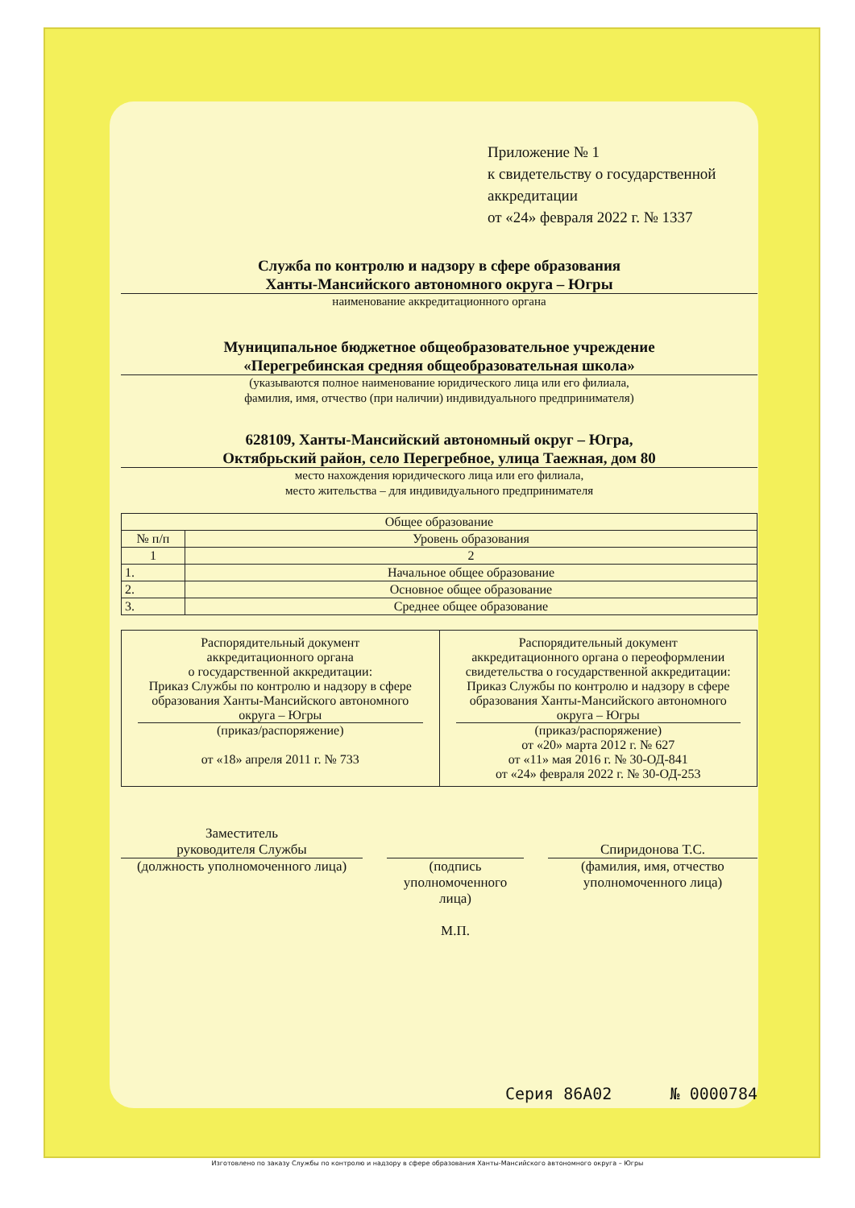Приложение № 1
к свидетельству о государственной аккредитации
от «24» февраля 2022 г. № 1337
Служба по контролю и надзору в сфере образования
Ханты-Мансийского автономного округа – Югры
наименование аккредитационного органа
Муниципальное бюджетное общеобразовательное учреждение
«Перегребинская средняя общеобразовательная школа»
(указываются полное наименование юридического лица или его филиала,
фамилия, имя, отчество (при наличии) индивидуального предпринимателя)
628109, Ханты-Мансийский автономный округ – Югра,
Октябрьский район, село Перегребное, улица Таежная, дом 80
место нахождения юридического лица или его филиала,
место жительства – для индивидуального предпринимателя
| Общее образование | |
| --- | --- |
| № п/п | Уровень образования |
| 1 | 2 |
| 1. | Начальное общее образование |
| 2. | Основное общее образование |
| 3. | Среднее общее образование |
| Распорядительный документ аккредитационного органа о государственной аккредитации: Приказ Службы по контролю и надзору в сфере образования Ханты-Мансийского автономного округа – Югры (приказ/распоряжение) от «18» апреля 2011 г. № 733 | Распорядительный документ аккредитационного органа о переоформлении свидетельства о государственной аккредитации: Приказ Службы по контролю и надзору в сфере образования Ханты-Мансийского автономного округа – Югры (приказ/распоряжение) от «20» марта 2012 г. № 627 от «11» мая 2016 г. № 30-ОД-841 от «24» февраля 2022 г. № 30-ОД-253 |
Заместитель
руководителя Службы
(должность уполномоченного лица)
(подпись
уполномоченного
лица)
М.П.
Спиридонова Т.С.
(фамилия, имя, отчество
уполномоченного лица)
Серия 86А02 № 0000784
Изготовлено по заказу Службы по контролю и надзору в сфере образования Ханты-Мансийского автономного округа – Югры